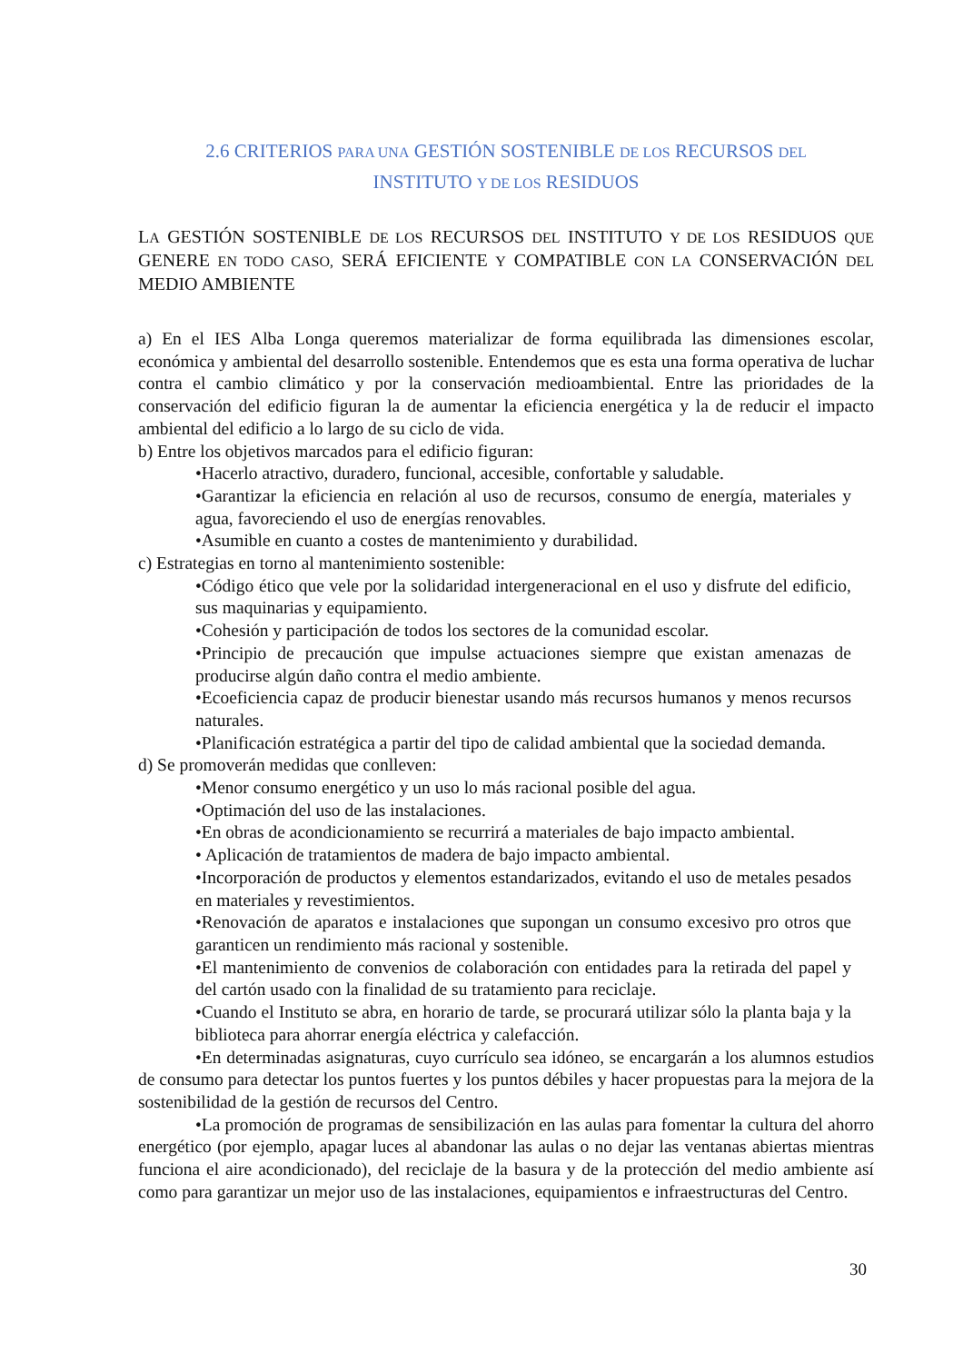2.6 CRITERIOS PARA UNA GESTIÓN SOSTENIBLE DE LOS RECURSOS DEL
INSTITUTO Y DE LOS RESIDUOS
LA GESTIÓN SOSTENIBLE DE LOS RECURSOS DEL INSTITUTO Y DE LOS RESIDUOS QUE GENERE EN TODO CASO, SERÁ EFICIENTE Y COMPATIBLE CON LA CONSERVACIÓN DEL MEDIO AMBIENTE
a) En el IES Alba Longa queremos materializar de forma equilibrada las dimensiones escolar, económica y ambiental del desarrollo sostenible. Entendemos que es esta una forma operativa de luchar contra el cambio climático y por la conservación medioambiental. Entre las prioridades de la conservación del edificio figuran la de aumentar la eficiencia energética y la de reducir el impacto ambiental del edificio a lo largo de su ciclo de vida.
b) Entre los objetivos marcados para el edificio figuran:
•Hacerlo atractivo, duradero, funcional, accesible, confortable y saludable.
•Garantizar la eficiencia en relación al uso de recursos, consumo de energía, materiales y agua, favoreciendo el uso de energías renovables.
•Asumible en cuanto a costes de mantenimiento y durabilidad.
c) Estrategias en torno al mantenimiento sostenible:
•Código ético que vele por la solidaridad intergeneracional en el uso y disfrute del edificio, sus maquinarias y equipamiento.
•Cohesión y participación de todos los sectores de la comunidad escolar.
•Principio de precaución que impulse actuaciones siempre que existan amenazas de producirse algún daño contra el medio ambiente.
•Ecoeficiencia capaz de producir bienestar usando más recursos humanos y menos recursos naturales.
•Planificación estratégica a partir del tipo de calidad ambiental que la sociedad demanda.
d) Se promoverán medidas que conlleven:
•Menor consumo energético y un uso lo más racional posible del agua.
•Optimación del uso de las instalaciones.
•En obras de acondicionamiento se recurrirá a materiales de bajo impacto ambiental.
• Aplicación de tratamientos de madera de bajo impacto ambiental.
•Incorporación de productos y elementos estandarizados, evitando el uso de metales pesados en materiales y revestimientos.
•Renovación de aparatos e instalaciones que supongan un consumo excesivo pro otros que garanticen un rendimiento más racional y sostenible.
•El mantenimiento de convenios de colaboración con entidades para la retirada del papel y del cartón usado con la finalidad de su tratamiento para reciclaje.
•Cuando el Instituto se abra, en horario de tarde, se procurará utilizar sólo la planta baja y la biblioteca para ahorrar energía eléctrica y calefacción.
•En determinadas asignaturas, cuyo currículo sea idóneo, se encargarán a los alumnos estudios de consumo para detectar los puntos fuertes y los puntos débiles y hacer propuestas para la mejora de la sostenibilidad de la gestión de recursos del Centro.
•La promoción de programas de sensibilización en las aulas para fomentar la cultura del ahorro energético (por ejemplo, apagar luces al abandonar las aulas o no dejar las ventanas abiertas mientras funciona el aire acondicionado), del reciclaje de la basura y de la protección del medio ambiente así como para garantizar un mejor uso de las instalaciones, equipamientos e infraestructuras del Centro.
30